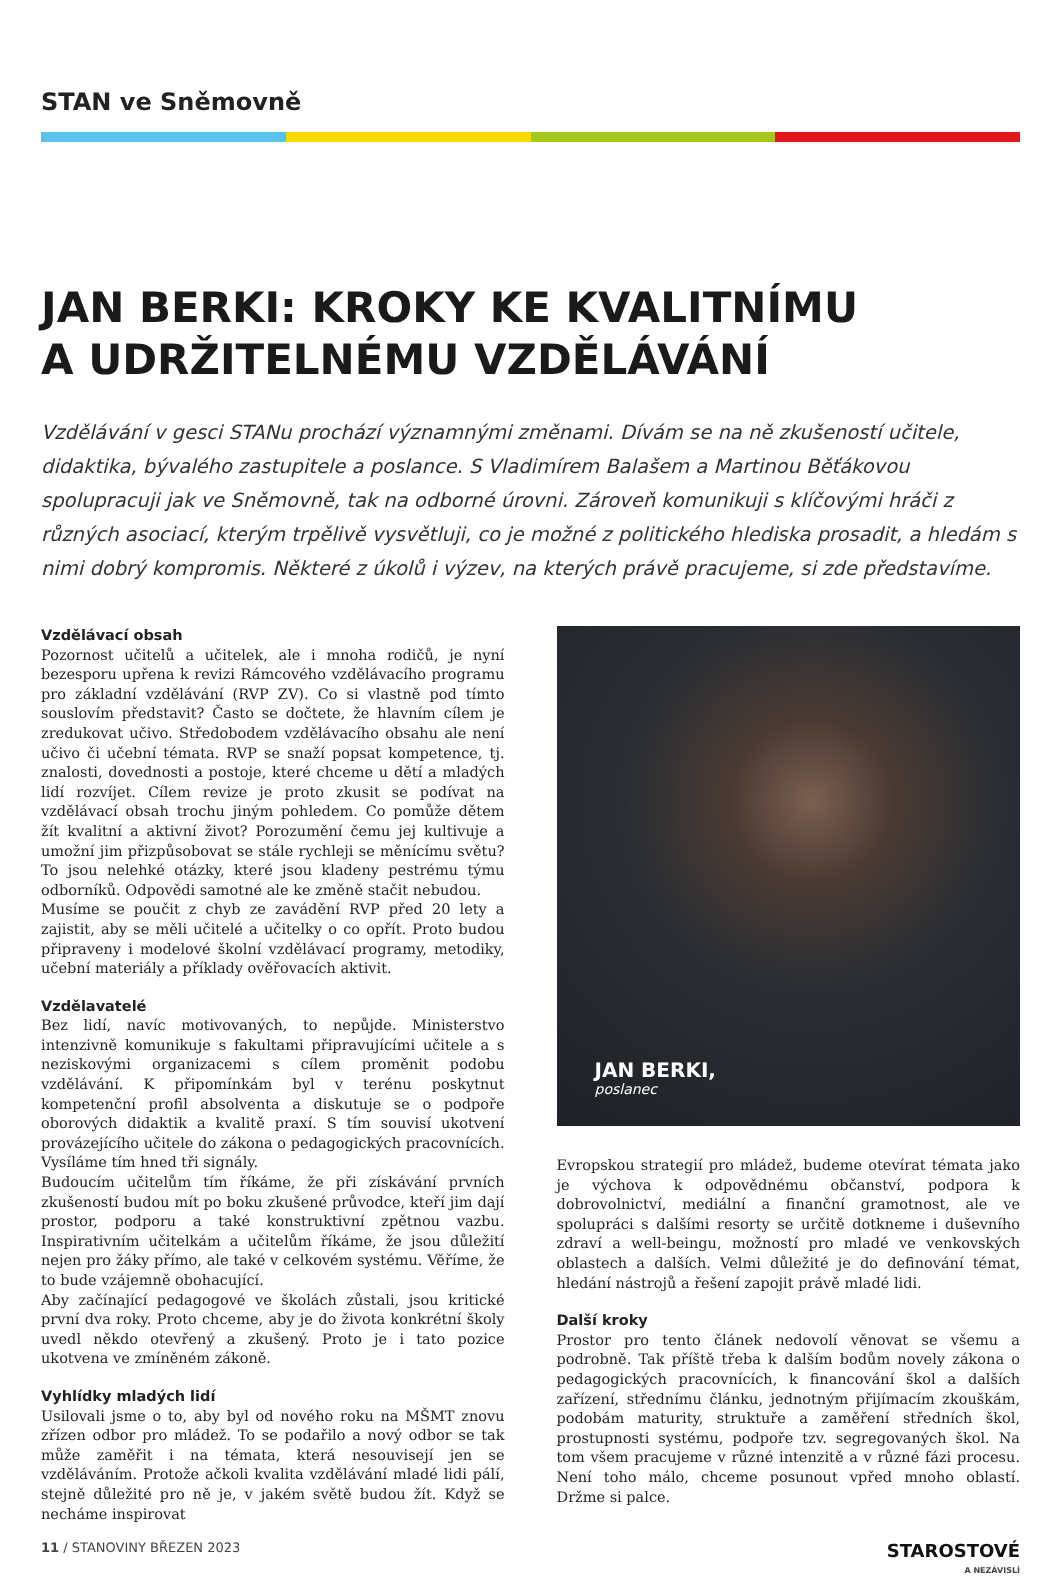STAN ve Sněmovně
JAN BERKI: KROKY KE KVALITNÍMU
A UDRŽITELNÉMU VZDĚLÁVÁNÍ
Vzdělávání v gesci STANu prochází významnými změnami. Dívám se na ně zkušeností učitele, didaktika, bývalého zastupitele a poslance. S Vladimírem Balašem a Martinou Běťákovou spolupracuji jak ve Sněmovně, tak na odborné úrovni. Zároveň komunikuji s klíčovými hráči z různých asociací, kterým trpělivě vysvětluji, co je možné z politického hlediska prosadit, a hledám s nimi dobrý kompromis. Některé z úkolů i výzev, na kterých právě pracujeme, si zde představíme.
Vzdělávací obsah
Pozornost učitelů a učitelek, ale i mnoha rodičů, je nyní bezesporu upřena k revizi Rámcového vzdělávacího programu pro základní vzdělávání (RVP ZV). Co si vlastně pod tímto souslovím představit? Často se dočtete, že hlavním cílem je zredukovat učivo. Středobodem vzdělávacího obsahu ale není učivo či učební témata. RVP se snaží popsat kompetence, tj. znalosti, dovednosti a postoje, které chceme u dětí a mladých lidí rozvíjet. Cílem revize je proto zkusit se podívat na vzdělávací obsah trochu jiným pohledem. Co pomůže dětem žít kvalitní a aktivní život? Porozumění čemu jej kultivuje a umožní jim přizpůsobovat se stále rychleji se měnícímu světu? To jsou nelehké otázky, které jsou kladeny pestrému týmu odborníků. Odpovědi samotné ale ke změně stačit nebudou.
Musíme se poučit z chyb ze zavádění RVP před 20 lety a zajistit, aby se měli učitelé a učitelky o co opřít. Proto budou připraveny i modelové školní vzdělávací programy, metodiky, učební materiály a příklady ověřovacích aktivit.
Vzdělavatelé
Bez lidí, navíc motivovaných, to nepůjde. Ministerstvo intenzivně komunikuje s fakultami připravujícími učitele a s neziskovými organizacemi s cílem proměnit podobu vzdělávání. K připomínkám byl v terénu poskytnut kompetenční profil absolventa a diskutuje se o podpoře oborových didaktik a kvalitě praxí. S tím souvisí ukotvení provázejícího učitele do zákona o pedagogických pracovnících. Vysíláme tím hned tři signály.
Budoucím učitelům tím říkáme, že při získávání prvních zkušeností budou mít po boku zkušené průvodce, kteří jim dají prostor, podporu a také konstruktivní zpětnou vazbu. Inspirativním učitelkám a učitelům říkáme, že jsou důležití nejen pro žáky přímo, ale také v celkovém systému. Věříme, že to bude vzájemně obohacující.
Aby začínající pedagogové ve školách zůstali, jsou kritické první dva roky. Proto chceme, aby je do života konkrétní školy uvedl někdo otevřený a zkušený. Proto je i tato pozice ukotvena ve zmíněném zákoně.
Vyhlídky mladých lidí
Usilovali jsme o to, aby byl od nového roku na MŠMT znovu zřízen odbor pro mládež. To se podařilo a nový odbor se tak může zaměřit i na témata, která nesouvisejí jen se vzděláváním. Protože ačkoli kvalita vzdělávání mladé lidi pálí, stejně důležité pro ně je, v jakém světě budou žít. Když se necháme inspirovat
JAN BERKI,
poslanec
Evropskou strategií pro mládež, budeme otevírat témata jako je výchova k odpovědnému občanství, podpora k dobrovolnictví, mediální a finanční gramotnost, ale ve spolupráci s dalšími resorty se určitě dotkneme i duševního zdraví a well-beingu, možností pro mladé ve venkovských oblastech a dalších. Velmi důležité je do definování témat, hledání nástrojů a řešení zapojit právě mladé lidi.
Další kroky
Prostor pro tento článek nedovolí věnovat se všemu a podrobně. Tak příště třeba k dalším bodům novely zákona o pedagogických pracovnících, k financování škol a dalších zařízení, střednímu článku, jednotným přijímacím zkouškám, podobám maturity, struktuře a zaměření středních škol, prostupnosti systému, podpoře tzv. segregovaných škol. Na tom všem pracujeme v různé intenzitě a v různé fázi procesu. Není toho málo, chceme posunout vpřed mnoho oblastí. Držme si palce.
11 / STANOVINY BŘEZEN 2023 STAROSTOVÉ
A NEZÁVISLÍ